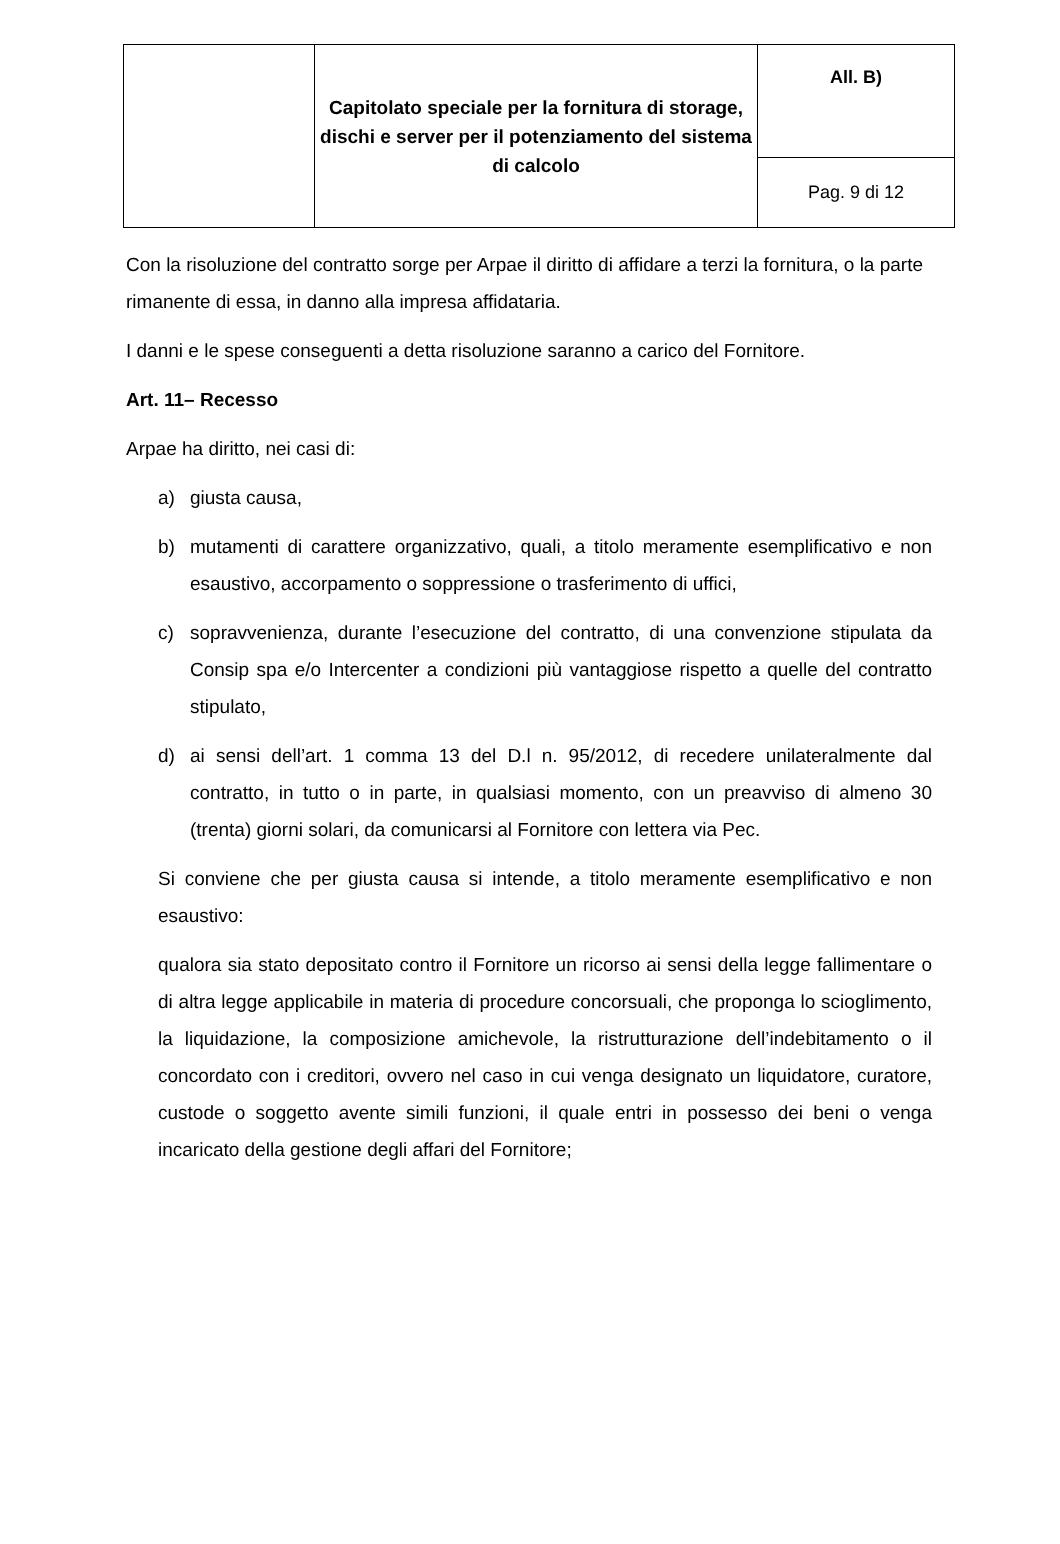| | Capitolato speciale per la fornitura di storage, dischi e server per il potenziamento del sistema di calcolo | All. B) |
| | | Pag. 9 di 12 |
Con la risoluzione del contratto sorge per Arpae il diritto di affidare a terzi la fornitura, o la parte rimanente di essa, in danno alla impresa affidataria.
I danni e le spese conseguenti a detta risoluzione saranno a carico del Fornitore.
Art. 11– Recesso
Arpae ha diritto, nei casi di:
a) giusta causa,
b) mutamenti di carattere organizzativo, quali, a titolo meramente esemplificativo e non esaustivo, accorpamento o soppressione o trasferimento di uffici,
c) sopravvenienza, durante l’esecuzione del contratto, di una convenzione stipulata da Consip spa e/o Intercenter a condizioni più vantaggiose rispetto a quelle del contratto stipulato,
d) ai sensi dell’art. 1 comma 13 del D.l n. 95/2012, di recedere unilateralmente dal contratto, in tutto o in parte, in qualsiasi momento, con un preavviso di almeno 30 (trenta) giorni solari, da comunicarsi al Fornitore con lettera via Pec.
Si conviene che per giusta causa si intende, a titolo meramente esemplificativo e non esaustivo:
qualora sia stato depositato contro il Fornitore un ricorso ai sensi della legge fallimentare o di altra legge applicabile in materia di procedure concorsuali, che proponga lo scioglimento, la liquidazione, la composizione amichevole, la ristrutturazione dell’indebitamento o il concordato con i creditori, ovvero nel caso in cui venga designato un liquidatore, curatore, custode o soggetto avente simili funzioni, il quale entri in possesso dei beni o venga incaricato della gestione degli affari del Fornitore;